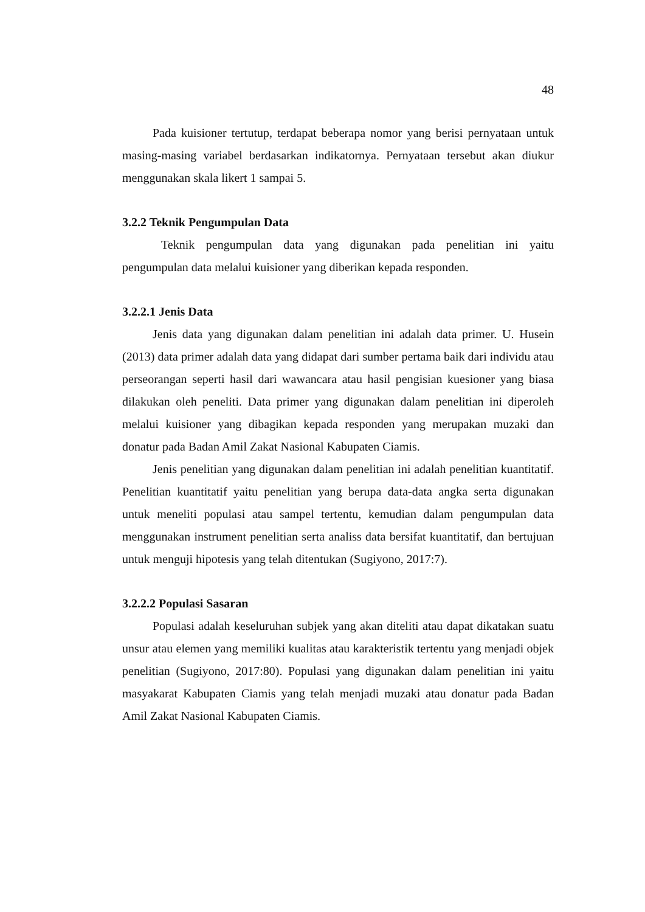48
Pada kuisioner tertutup, terdapat beberapa nomor yang berisi pernyataan untuk masing-masing variabel berdasarkan indikatornya. Pernyataan tersebut akan diukur menggunakan skala likert 1 sampai 5.
3.2.2 Teknik Pengumpulan Data
Teknik pengumpulan data yang digunakan pada penelitian ini yaitu pengumpulan data melalui kuisioner yang diberikan kepada responden.
3.2.2.1 Jenis Data
Jenis data yang digunakan dalam penelitian ini adalah data primer. U. Husein (2013) data primer adalah data yang didapat dari sumber pertama baik dari individu atau perseorangan seperti hasil dari wawancara atau hasil pengisian kuesioner yang biasa dilakukan oleh peneliti. Data primer yang digunakan dalam penelitian ini diperoleh melalui kuisioner yang dibagikan kepada responden yang merupakan muzaki dan donatur pada Badan Amil Zakat Nasional Kabupaten Ciamis.
Jenis penelitian yang digunakan dalam penelitian ini adalah penelitian kuantitatif. Penelitian kuantitatif yaitu penelitian yang berupa data-data angka serta digunakan untuk meneliti populasi atau sampel tertentu, kemudian dalam pengumpulan data menggunakan instrument penelitian serta analiss data bersifat kuantitatif, dan bertujuan untuk menguji hipotesis yang telah ditentukan (Sugiyono, 2017:7).
3.2.2.2 Populasi Sasaran
Populasi adalah keseluruhan subjek yang akan diteliti atau dapat dikatakan suatu unsur atau elemen yang memiliki kualitas atau karakteristik tertentu yang menjadi objek penelitian (Sugiyono, 2017:80). Populasi yang digunakan dalam penelitian ini yaitu masyakarat Kabupaten Ciamis yang telah menjadi muzaki atau donatur pada Badan Amil Zakat Nasional Kabupaten Ciamis.